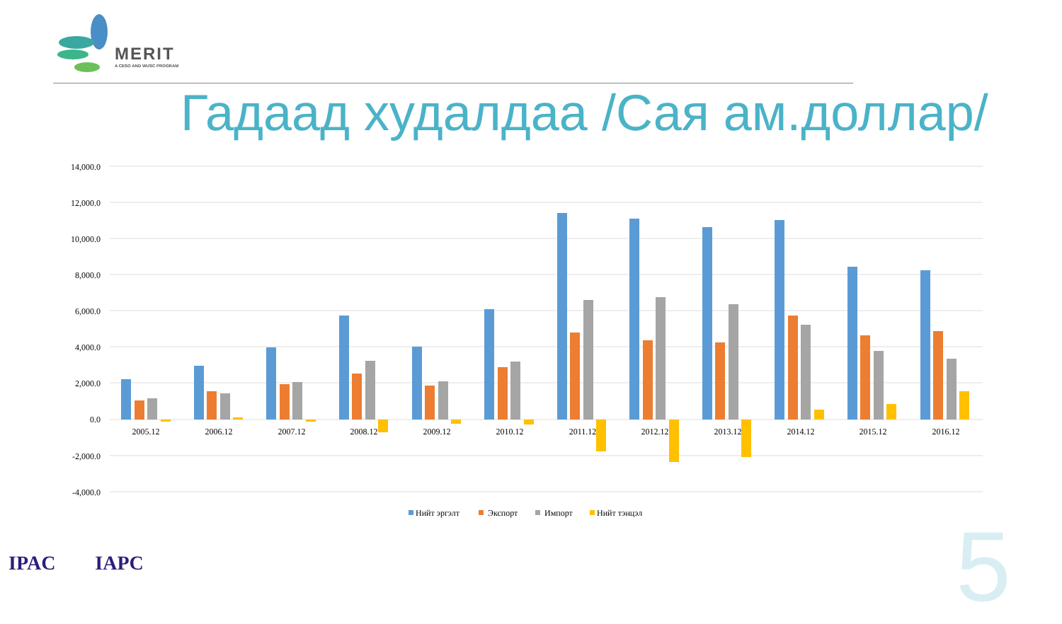MERIT
A CESO AND WUSC PROGRAM
Гадаад худалдаа /Сая ам.доллар/
14,000.0
12,000.0
10,000.0
8,000.0
6,000.0
4,000.0
2,000.0
0.0
-2,000.0
-4,000.0
2005.12
2006.12
2007.12
2008.12
2009.12
2010.12
2011.12
2012.12
2013.12
2014.12
2015.12
2016.12
Нийт эргэлт
Экспорт
Импорт
Нийт тэнцэл
IPAC IAPC 5